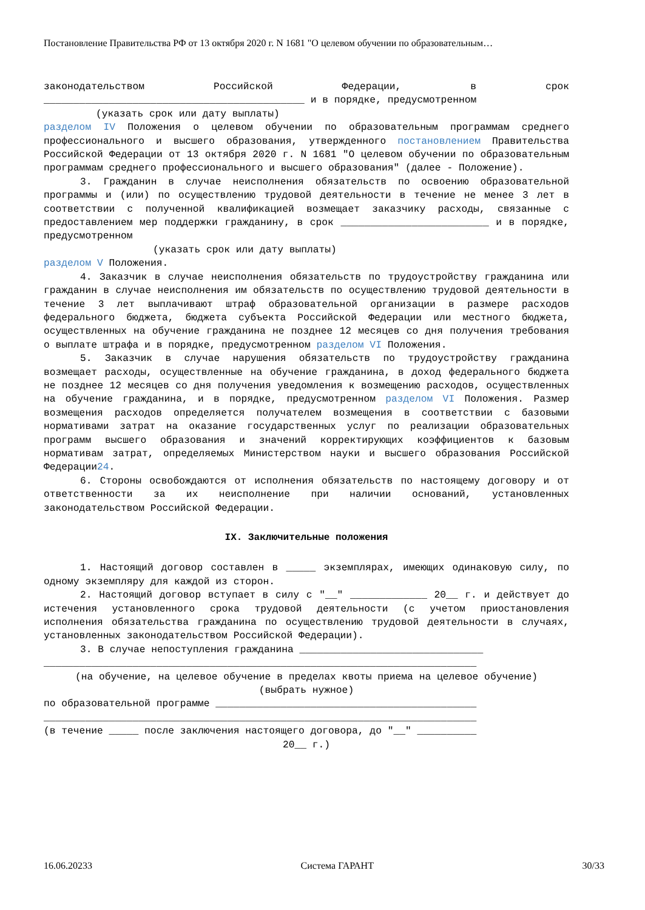Постановление Правительства РФ от 13 октября 2020 г. N 1681 "О целевом обучении по образовательным…
законодательством Российской Федерации, в срок ____________________________________________ и в порядке, предусмотренном
(указать срок или дату выплаты)
разделом IV Положения о целевом обучении по образовательным программам среднего профессионального и высшего образования, утвержденного постановлением Правительства Российской Федерации от 13 октября 2020 г. N 1681 "О целевом обучении по образовательным программам среднего профессионального и высшего образования" (далее - Положение).
3. Гражданин в случае неисполнения обязательств по освоению образовательной программы и (или) по осуществлению трудовой деятельности в течение не менее 3 лет в соответствии с полученной квалификацией возмещает заказчику расходы, связанные с предоставлением мер поддержки гражданину, в срок _________________________ и в порядке, предусмотренном
(указать срок или дату выплаты)
разделом V Положения.
4. Заказчик в случае неисполнения обязательств по трудоустройству гражданина или гражданин в случае неисполнения им обязательств по осуществлению трудовой деятельности в течение 3 лет выплачивают штраф образовательной организации в размере расходов федерального бюджета, бюджета субъекта Российской Федерации или местного бюджета, осуществленных на обучение гражданина не позднее 12 месяцев со дня получения требования о выплате штрафа и в порядке, предусмотренном разделом VI Положения.
5. Заказчик в случае нарушения обязательств по трудоустройству гражданина возмещает расходы, осуществленные на обучение гражданина, в доход федерального бюджета не позднее 12 месяцев со дня получения уведомления к возмещению расходов, осуществленных на обучение гражданина, и в порядке, предусмотренном разделом VI Положения. Размер возмещения расходов определяется получателем возмещения в соответствии с базовыми нормативами затрат на оказание государственных услуг по реализации образовательных программ высшего образования и значений корректирующих коэффициентов к базовым нормативам затрат, определяемых Министерством науки и высшего образования Российской Федерации24.
6. Стороны освобождаются от исполнения обязательств по настоящему договору и от ответственности за их неисполнение при наличии оснований, установленных законодательством Российской Федерации.
IX. Заключительные положения
1. Настоящий договор составлен в _____ экземплярах, имеющих одинаковую силу, по одному экземпляру для каждой из сторон.
2. Настоящий договор вступает в силу с "__" _____________ 20__ г. и действует до истечения установленного срока трудовой деятельности (с учетом приостановления исполнения обязательства гражданина по осуществлению трудовой деятельности в случаях, установленных законодательством Российской Федерации).
3. В случае непоступления гражданина _______________________________
_________________________________________________________________________
(на обучение, на целевое обучение в пределах квоты приема на целевое обучение)
(выбрать нужное)
по образовательной программе ____________________________________________
_________________________________________________________________________
(в течение _____ после заключения настоящего договора, до "__" __________
20__ г.)
16.06.20233 Система ГАРАНТ 30/33